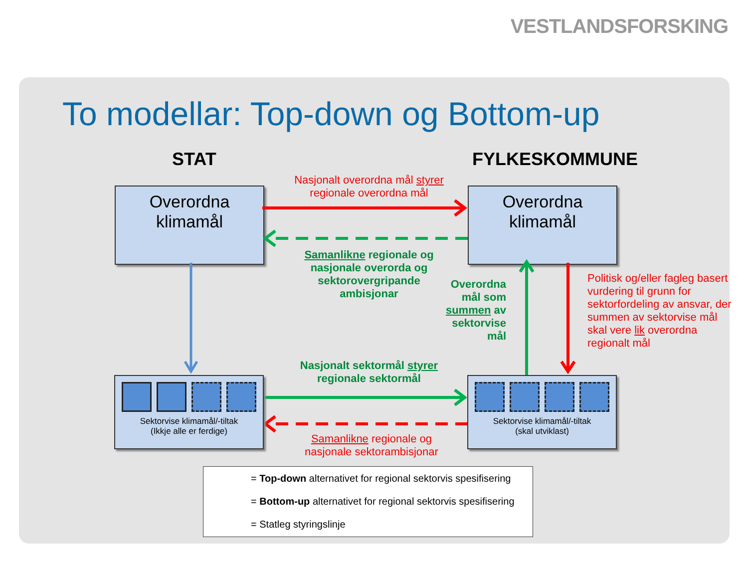VESTLANDSFORSKING
To modellar: Top-down og Bottom-up
STAT FYLKESKOMMUNE
Overordna
klimamål
Overordna
klimamål
Nasjonalt overordna mål styrer regionale overordna mål
Samanlikne regionale og nasjonale overorda og sektorovergripande ambisjonar
Overordna mål som summen av sektorvise mål
Politisk og/eller fagleg basert vurdering til grunn for sektorfordeling av ansvar, der summen av sektorvise mål skal vere lik overordna regionalt mål
Sektorvise klimamål/-tiltak
(Ikkje alle er ferdige)
Sektorvise klimamål/-tiltak
(skal utviklast)
Nasjonalt sektormål styrer regionale sektormål
Samanlikne regionale og nasjonale sektorambisjonar
= Top-down alternativet for regional sektorvis spesifisering
= Bottom-up alternativet for regional sektorvis spesifisering
= Statleg styringslinje